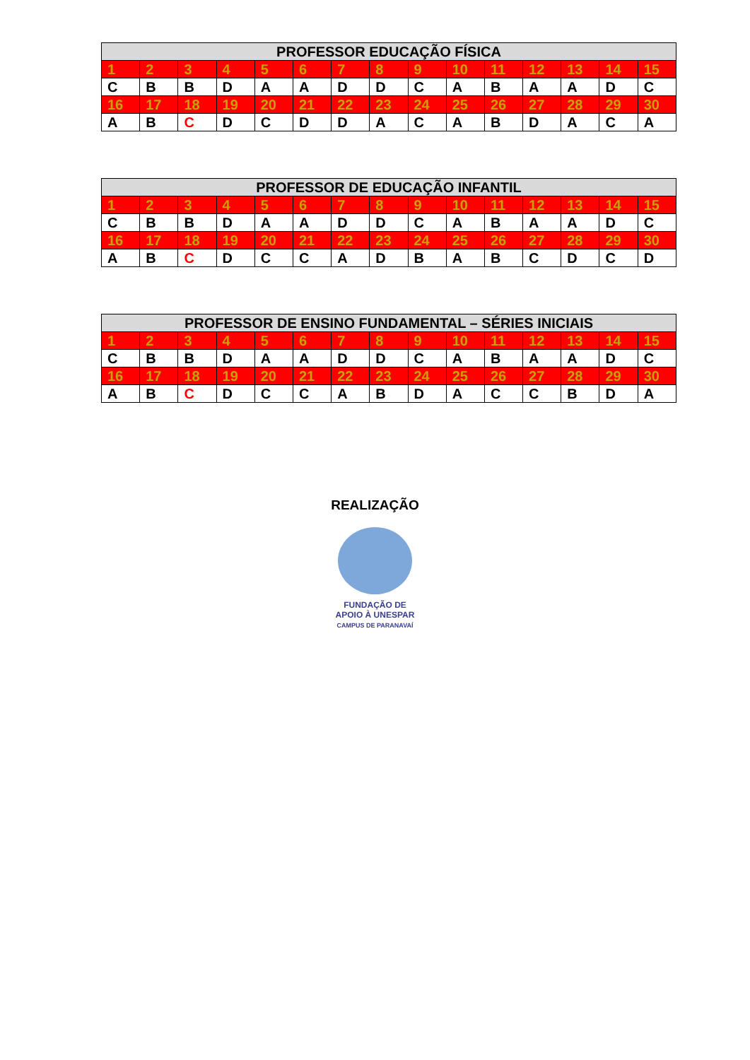| PROFESSOR EDUCAÇÃO FÍSICA | | | | | | | | | | | | | | |
| --- | --- | --- | --- | --- | --- | --- | --- | --- | --- | --- | --- | --- | --- | --- |
| 1 | 2 | 3 | 4 | 5 | 6 | 7 | 8 | 9 | 10 | 11 | 12 | 13 | 14 | 15 |
| C | B | B | D | A | A | D | D | C | A | B | A | A | D | C |
| 16 | 17 | 18 | 19 | 20 | 21 | 22 | 23 | 24 | 25 | 26 | 27 | 28 | 29 | 30 |
| A | B | C | D | C | D | D | A | C | A | B | D | A | C | A |
| PROFESSOR DE EDUCAÇÃO INFANTIL | | | | | | | | | | | | | | |
| --- | --- | --- | --- | --- | --- | --- | --- | --- | --- | --- | --- | --- | --- | --- |
| 1 | 2 | 3 | 4 | 5 | 6 | 7 | 8 | 9 | 10 | 11 | 12 | 13 | 14 | 15 |
| C | B | B | D | A | A | D | D | C | A | B | A | A | D | C |
| 16 | 17 | 18 | 19 | 20 | 21 | 22 | 23 | 24 | 25 | 26 | 27 | 28 | 29 | 30 |
| A | B | C | D | C | C | A | D | B | A | B | C | D | C | D |
| PROFESSOR DE ENSINO FUNDAMENTAL – SÉRIES INICIAIS | | | | | | | | | | | | | | |
| --- | --- | --- | --- | --- | --- | --- | --- | --- | --- | --- | --- | --- | --- | --- |
| 1 | 2 | 3 | 4 | 5 | 6 | 7 | 8 | 9 | 10 | 11 | 12 | 13 | 14 | 15 |
| C | B | B | D | A | A | D | D | C | A | B | A | A | D | C |
| 16 | 17 | 18 | 19 | 20 | 21 | 22 | 23 | 24 | 25 | 26 | 27 | 28 | 29 | 30 |
| A | B | C | D | C | C | A | B | D | A | C | C | B | D | A |
REALIZAÇÃO
FUNDAÇÃO DE
APOIO À UNESPAR
CAMPUS DE PARANAVAÍ